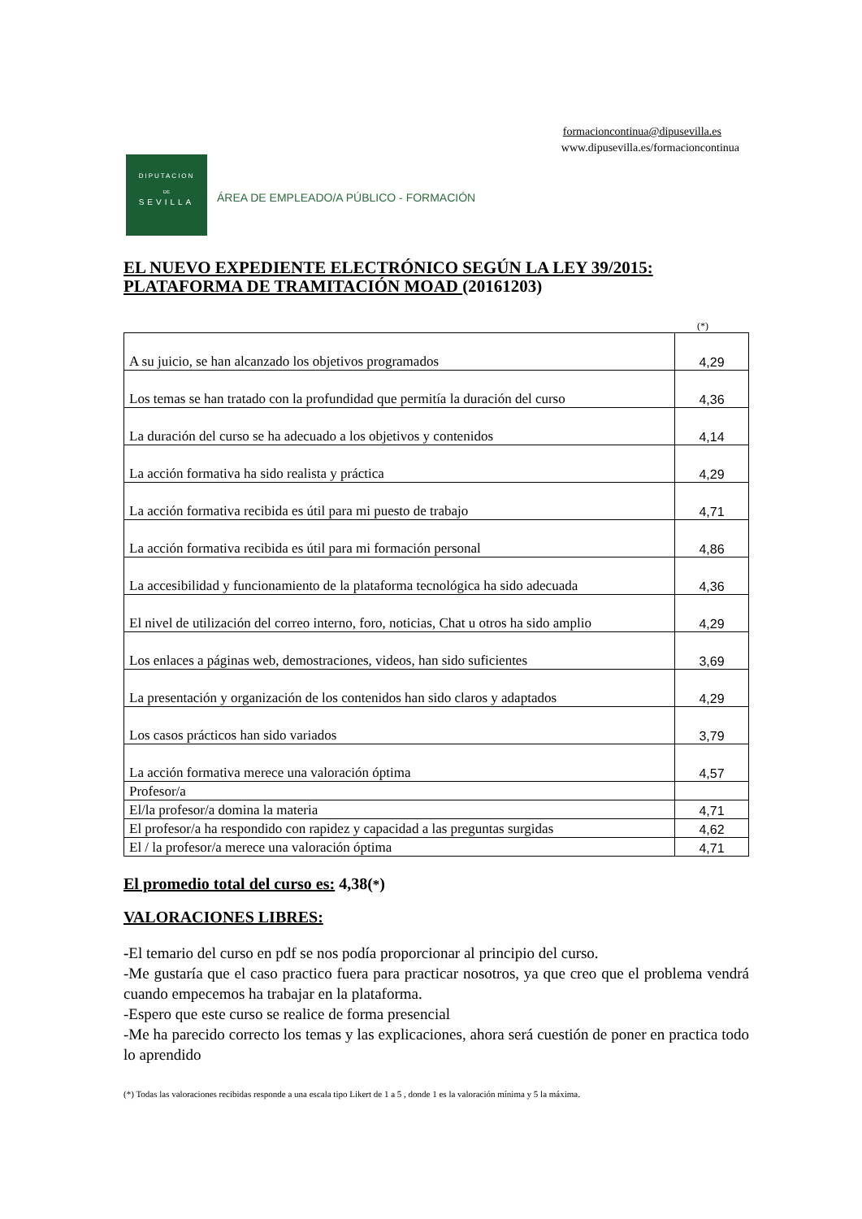formacioncontinua@dipusevilla.es
www.dipusevilla.es/formacioncontinua
DIPUTACION
DE
SEVILLA
ÁREA DE EMPLEADO/A PÚBLICO - FORMACIÓN
EL NUEVO EXPEDIENTE ELECTRÓNICO SEGÚN LA LEY 39/2015: PLATAFORMA DE TRAMITACIÓN MOAD (20161203)
(*)
| A su juicio, se han alcanzado los objetivos programados | 4,29 |
| Los temas se han tratado con la profundidad que permitía la duración del curso | 4,36 |
| La duración del curso se ha adecuado a los objetivos y contenidos | 4,14 |
| La acción formativa ha sido realista y práctica | 4,29 |
| La acción formativa recibida es útil para mi puesto de trabajo | 4,71 |
| La acción formativa recibida es útil para mi formación personal | 4,86 |
| La accesibilidad y funcionamiento de la plataforma tecnológica ha sido adecuada | 4,36 |
| El nivel de utilización del correo interno, foro, noticias, Chat u otros ha sido amplio | 4,29 |
| Los enlaces a páginas web, demostraciones, videos, han sido suficientes | 3,69 |
| La presentación y organización de los contenidos han sido claros y adaptados | 4,29 |
| Los casos prácticos han sido variados | 3,79 |
| La acción formativa merece una valoración óptima | 4,57 |
| Profesor/a | |
| El/la profesor/a domina la materia | 4,71 |
| El profesor/a ha respondido con rapidez y capacidad a las preguntas surgidas | 4,62 |
| El / la profesor/a merece una valoración óptima | 4,71 |
El promedio total del curso es: 4,38(*)
VALORACIONES LIBRES:
-El temario del curso en pdf se nos podía proporcionar al principio del curso.
-Me gustaría que el caso practico fuera para practicar nosotros, ya que creo que el problema vendrá cuando empecemos ha trabajar en la plataforma.
-Espero que este curso se realice de forma presencial
-Me ha parecido correcto los temas y las explicaciones, ahora será cuestión de poner en practica todo lo aprendido
(*) Todas las valoraciones recibidas responde a una escala tipo Likert de 1 a 5 , donde 1 es la valoración mínima y 5 la máxima.